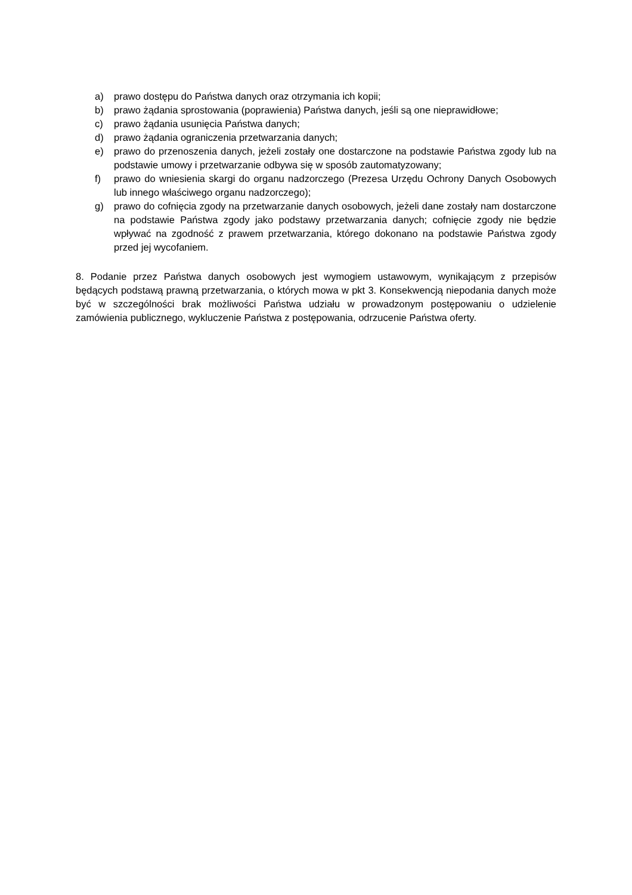a) prawo dostępu do Państwa danych oraz otrzymania ich kopii;
b) prawo żądania sprostowania (poprawienia) Państwa danych, jeśli są one nieprawidłowe;
c) prawo żądania usunięcia Państwa danych;
d) prawo żądania ograniczenia przetwarzania danych;
e) prawo do przenoszenia danych, jeżeli zostały one dostarczone na podstawie Państwa zgody lub na podstawie umowy i przetwarzanie odbywa się w sposób zautomatyzowany;
f) prawo do wniesienia skargi do organu nadzorczego (Prezesa Urzędu Ochrony Danych Osobowych lub innego właściwego organu nadzorczego);
g) prawo do cofnięcia zgody na przetwarzanie danych osobowych, jeżeli dane zostały nam dostarczone na podstawie Państwa zgody jako podstawy przetwarzania danych; cofnięcie zgody nie będzie wpływać na zgodność z prawem przetwarzania, którego dokonano na podstawie Państwa zgody przed jej wycofaniem.
8. Podanie przez Państwa danych osobowych jest wymogiem ustawowym, wynikającym z przepisów będących podstawą prawną przetwarzania, o których mowa w pkt 3. Konsekwencją niepodania danych może być w szczególności brak możliwości Państwa udziału w prowadzonym postępowaniu o udzielenie zamówienia publicznego, wykluczenie Państwa z postępowania, odrzucenie Państwa oferty.